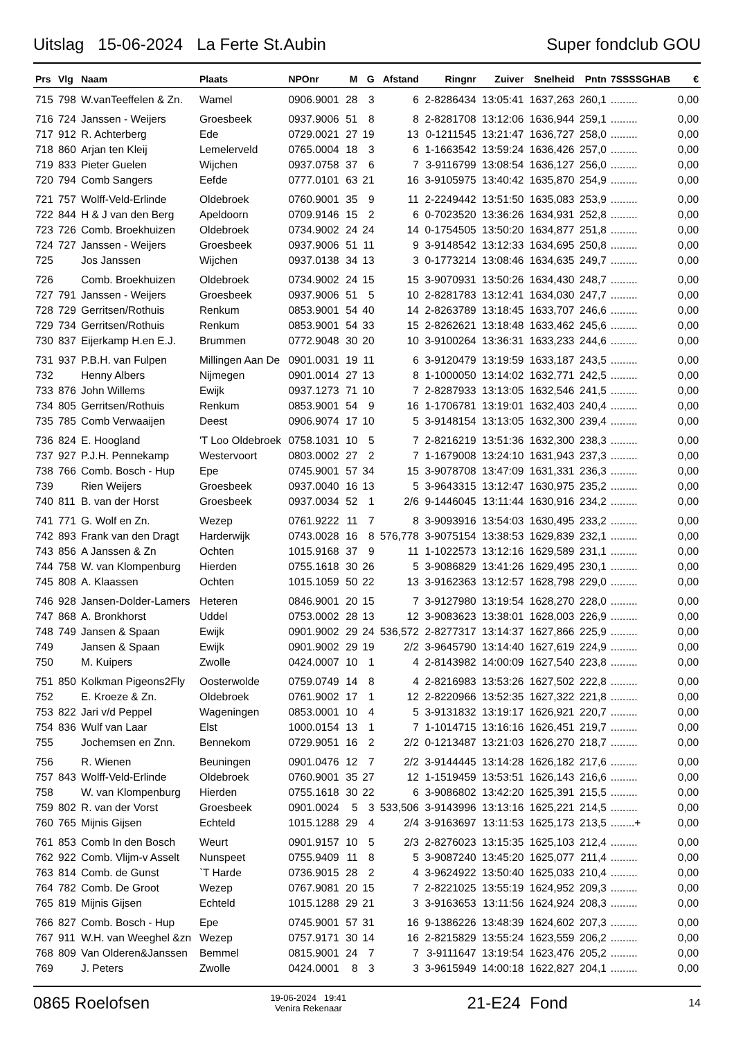Uitslag 15-06-2024 La Ferte St.Aubin Super fondclub GOU
| Prs | Vlg | Naam | Plaats | NPOnr | M | G | Afstand | Ringnr | Zuiver | Snelheid | Pntn | 7SSSSGHAB | € |
| --- | --- | --- | --- | --- | --- | --- | --- | --- | --- | --- | --- | --- | --- |
| 715 | 798 | W.vanTeeffelen & Zn. | Wamel | 0906.9001 | 28 | 3 | 6 | 2-8286434 | 13:05:41 | 1637,263 | 260,1 | ......... | 0,00 |
| 716 | 724 | Janssen - Weijers | Groesbeek | 0937.9006 | 51 | 8 | 8 | 2-8281708 | 13:12:06 | 1636,944 | 259,1 | ......... | 0,00 |
| 717 | 912 | R. Achterberg | Ede | 0729.0021 | 27 | 19 | 13 | 0-1211545 | 13:21:47 | 1636,727 | 258,0 | ......... | 0,00 |
| 718 | 860 | Arjan ten Kleij | Lemelerveld | 0765.0004 | 18 | 3 | 6 | 1-1663542 | 13:59:24 | 1636,426 | 257,0 | ......... | 0,00 |
| 719 | 833 | Pieter Guelen | Wijchen | 0937.0758 | 37 | 6 | 7 | 3-9116799 | 13:08:54 | 1636,127 | 256,0 | ......... | 0,00 |
| 720 | 794 | Comb Sangers | Eefde | 0777.0101 | 63 | 21 | 16 | 3-9105975 | 13:40:42 | 1635,870 | 254,9 | ......... | 0,00 |
| 721 | 757 | Wolff-Veld-Erlinde | Oldebroek | 0760.9001 | 35 | 9 | 11 | 2-2249442 | 13:51:50 | 1635,083 | 253,9 | ......... | 0,00 |
| 722 | 844 | H & J van den Berg | Apeldoorn | 0709.9146 | 15 | 2 | 6 | 0-7023520 | 13:36:26 | 1634,931 | 252,8 | ......... | 0,00 |
| 723 | 726 | Comb. Broekhuizen | Oldebroek | 0734.9002 | 24 | 24 | 14 | 0-1754505 | 13:50:20 | 1634,877 | 251,8 | ......... | 0,00 |
| 724 | 727 | Janssen - Weijers | Groesbeek | 0937.9006 | 51 | 11 | 9 | 3-9148542 | 13:12:33 | 1634,695 | 250,8 | ......... | 0,00 |
| 725 | | Jos Janssen | Wijchen | 0937.0138 | 34 | 13 | 3 | 0-1773214 | 13:08:46 | 1634,635 | 249,7 | ......... | 0,00 |
| 726 | | Comb. Broekhuizen | Oldebroek | 0734.9002 | 24 | 15 | 15 | 3-9070931 | 13:50:26 | 1634,430 | 248,7 | ......... | 0,00 |
| 727 | 791 | Janssen - Weijers | Groesbeek | 0937.9006 | 51 | 5 | 10 | 2-8281783 | 13:12:41 | 1634,030 | 247,7 | ......... | 0,00 |
| 728 | 729 | Gerritsen/Rothuis | Renkum | 0853.9001 | 54 | 40 | 14 | 2-8263789 | 13:18:45 | 1633,707 | 246,6 | ......... | 0,00 |
| 729 | 734 | Gerritsen/Rothuis | Renkum | 0853.9001 | 54 | 33 | 15 | 2-8262621 | 13:18:48 | 1633,462 | 245,6 | ......... | 0,00 |
| 730 | 837 | Eijerkamp H.en E.J. | Brummen | 0772.9048 | 30 | 20 | 10 | 3-9100264 | 13:36:31 | 1633,233 | 244,6 | ......... | 0,00 |
| 731 | 937 | P.B.H. van Fulpen | Millingen Aan De | 0901.0031 | 19 | 11 | 6 | 3-9120479 | 13:19:59 | 1633,187 | 243,5 | ......... | 0,00 |
| 732 | | Henny Albers | Nijmegen | 0901.0014 | 27 | 13 | 8 | 1-1000050 | 13:14:02 | 1632,771 | 242,5 | ......... | 0,00 |
| 733 | 876 | John Willems | Ewijk | 0937.1273 | 71 | 10 | 7 | 2-8287933 | 13:13:05 | 1632,546 | 241,5 | ......... | 0,00 |
| 734 | 805 | Gerritsen/Rothuis | Renkum | 0853.9001 | 54 | 9 | 16 | 1-1706781 | 13:19:01 | 1632,403 | 240,4 | ......... | 0,00 |
| 735 | 785 | Comb Verwaaijen | Deest | 0906.9074 | 17 | 10 | 5 | 3-9148154 | 13:13:05 | 1632,300 | 239,4 | ......... | 0,00 |
| 736 | 824 | E. Hoogland | 'T Loo Oldebroek | 0758.1031 | 10 | 5 | 7 | 2-8216219 | 13:51:36 | 1632,300 | 238,3 | ......... | 0,00 |
| 737 | 927 | P.J.H. Pennekamp | Westervoort | 0803.0002 | 27 | 2 | 7 | 1-1679008 | 13:24:10 | 1631,943 | 237,3 | ......... | 0,00 |
| 738 | 766 | Comb. Bosch - Hup | Epe | 0745.9001 | 57 | 34 | 15 | 3-9078708 | 13:47:09 | 1631,331 | 236,3 | ......... | 0,00 |
| 739 | | Rien Weijers | Groesbeek | 0937.0040 | 16 | 13 | 5 | 3-9643315 | 13:12:47 | 1630,975 | 235,2 | ......... | 0,00 |
| 740 | 811 | B. van der Horst | Groesbeek | 0937.0034 | 52 | 1 | 2/6 | 9-1446045 | 13:11:44 | 1630,916 | 234,2 | ......... | 0,00 |
| 741 | 771 | G. Wolf en Zn. | Wezep | 0761.9222 | 11 | 7 | 8 | 3-9093916 | 13:54:03 | 1630,495 | 233,2 | ......... | 0,00 |
| 742 | 893 | Frank van den Dragt | Harderwijk | 0743.0028 | 16 | 8 | 576,778 | 3-9075154 | 13:38:53 | 1629,839 | 232,1 | ......... | 0,00 |
| 743 | 856 | A Janssen & Zn | Ochten | 1015.9168 | 37 | 9 | 11 | 1-1022573 | 13:12:16 | 1629,589 | 231,1 | ......... | 0,00 |
| 744 | 758 | W. van Klompenburg | Hierden | 0755.1618 | 30 | 26 | 5 | 3-9086829 | 13:41:26 | 1629,495 | 230,1 | ......... | 0,00 |
| 745 | 808 | A. Klaassen | Ochten | 1015.1059 | 50 | 22 | 13 | 3-9162363 | 13:12:57 | 1628,798 | 229,0 | ......... | 0,00 |
| 746 | 928 | Jansen-Dolder-Lamers | Heteren | 0846.9001 | 20 | 15 | 7 | 3-9127980 | 13:19:54 | 1628,270 | 228,0 | ......... | 0,00 |
| 747 | 868 | A. Bronkhorst | Uddel | 0753.0002 | 28 | 13 | 12 | 3-9083623 | 13:38:01 | 1628,003 | 226,9 | ......... | 0,00 |
| 748 | 749 | Jansen & Spaan | Ewijk | 0901.9002 | 29 | 24 | 536,572 | 2-8277317 | 13:14:37 | 1627,866 | 225,9 | ......... | 0,00 |
| 749 | | Jansen & Spaan | Ewijk | 0901.9002 | 29 | 19 | 2/2 | 3-9645790 | 13:14:40 | 1627,619 | 224,9 | ......... | 0,00 |
| 750 | | M. Kuipers | Zwolle | 0424.0007 | 10 | 1 | 4 | 2-8143982 | 14:00:09 | 1627,540 | 223,8 | ......... | 0,00 |
| 751 | 850 | Kolkman Pigeons2Fly | Oosterwolde | 0759.0749 | 14 | 8 | 4 | 2-8216983 | 13:53:26 | 1627,502 | 222,8 | ......... | 0,00 |
| 752 | | E. Kroeze & Zn. | Oldebroek | 0761.9002 | 17 | 1 | 12 | 2-8220966 | 13:52:35 | 1627,322 | 221,8 | ......... | 0,00 |
| 753 | 822 | Jari v/d Peppel | Wageningen | 0853.0001 | 10 | 4 | 5 | 3-9131832 | 13:19:17 | 1626,921 | 220,7 | ......... | 0,00 |
| 754 | 836 | Wulf van Laar | Elst | 1000.0154 | 13 | 1 | 7 | 1-1014715 | 13:16:16 | 1626,451 | 219,7 | ......... | 0,00 |
| 755 | | Jochemsen en Znn. | Bennekom | 0729.9051 | 16 | 2 | 2/2 | 0-1213487 | 13:21:03 | 1626,270 | 218,7 | ......... | 0,00 |
| 756 | | R. Wienen | Beuningen | 0901.0476 | 12 | 7 | 2/2 | 3-9144445 | 13:14:28 | 1626,182 | 217,6 | ......... | 0,00 |
| 757 | 843 | Wolff-Veld-Erlinde | Oldebroek | 0760.9001 | 35 | 27 | 12 | 1-1519459 | 13:53:51 | 1626,143 | 216,6 | ......... | 0,00 |
| 758 | | W. van Klompenburg | Hierden | 0755.1618 | 30 | 22 | 6 | 3-9086802 | 13:42:20 | 1625,391 | 215,5 | ......... | 0,00 |
| 759 | 802 | R. van der Vorst | Groesbeek | 0901.0024 | 5 | 3 | 533,506 | 3-9143996 | 13:13:16 | 1625,221 | 214,5 | ......... | 0,00 |
| 760 | 765 | Mijnis Gijsen | Echteld | 1015.1288 | 29 | 4 | 2/4 | 3-9163697 | 13:11:53 | 1625,173 | 213,5 | ........+ | 0,00 |
| 761 | 853 | Comb In den Bosch | Weurt | 0901.9157 | 10 | 5 | 2/3 | 2-8276023 | 13:15:35 | 1625,103 | 212,4 | ......... | 0,00 |
| 762 | 922 | Comb. Vlijm-v Asselt | Nunspeet | 0755.9409 | 11 | 8 | 5 | 3-9087240 | 13:45:20 | 1625,077 | 211,4 | ......... | 0,00 |
| 763 | 814 | Comb. de Gunst | `T Harde | 0736.9015 | 28 | 2 | 4 | 3-9624922 | 13:50:40 | 1625,033 | 210,4 | ......... | 0,00 |
| 764 | 782 | Comb. De Groot | Wezep | 0767.9081 | 20 | 15 | 7 | 2-8221025 | 13:55:19 | 1624,952 | 209,3 | ......... | 0,00 |
| 765 | 819 | Mijnis Gijsen | Echteld | 1015.1288 | 29 | 21 | 3 | 3-9163653 | 13:11:56 | 1624,924 | 208,3 | ......... | 0,00 |
| 766 | 827 | Comb. Bosch - Hup | Epe | 0745.9001 | 57 | 31 | 16 | 9-1386226 | 13:48:39 | 1624,602 | 207,3 | ......... | 0,00 |
| 767 | 911 | W.H. van Weeghel &zn | Wezep | 0757.9171 | 30 | 14 | 16 | 2-8215829 | 13:55:24 | 1623,559 | 206,2 | ......... | 0,00 |
| 768 | 809 | Van Olderen&Janssen | Bemmel | 0815.9001 | 24 | 7 | 7 | 3-9111647 | 13:19:54 | 1623,476 | 205,2 | ......... | 0,00 |
| 769 | | J. Peters | Zwolle | 0424.0001 | 8 | 3 | 3 | 3-9615949 | 14:00:18 | 1622,827 | 204,1 | ......... | 0,00 |
0865 Roelofsen 19-06-2024 19:41
Venira Rekenaar 21-E24 Fond 14